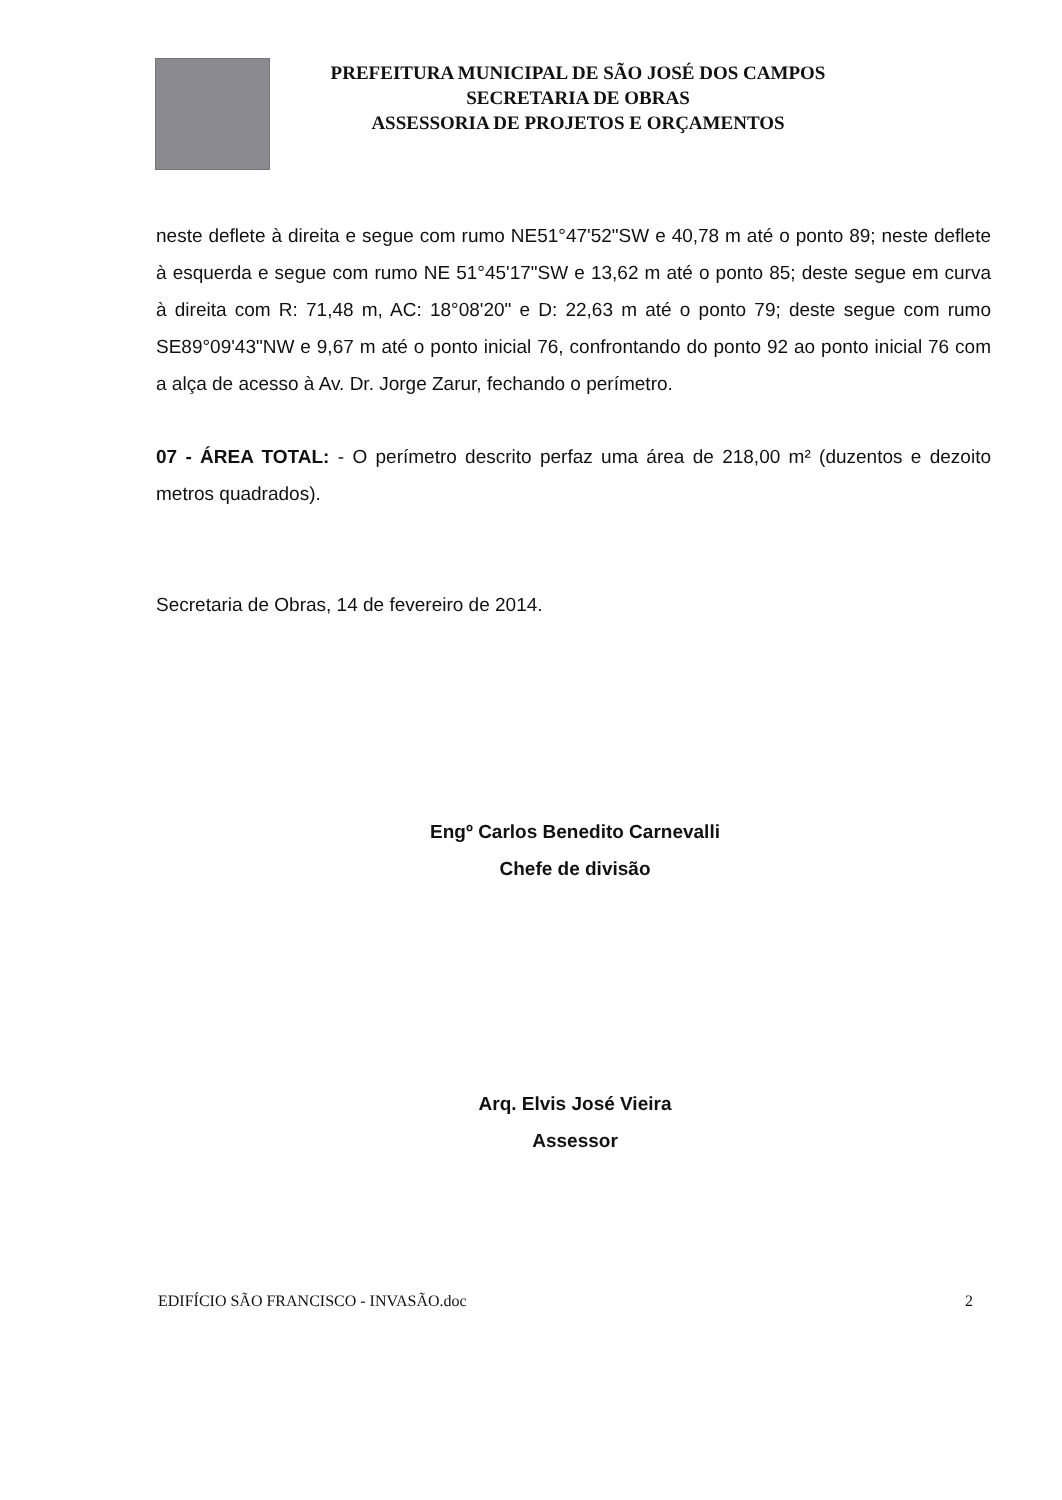PREFEITURA MUNICIPAL DE SÃO JOSÉ DOS CAMPOS
SECRETARIA DE OBRAS
ASSESSORIA DE PROJETOS E ORÇAMENTOS
neste deflete à direita e segue com rumo NE51°47'52"SW e 40,78 m até o ponto 89; neste deflete à esquerda e segue com rumo NE 51°45'17"SW e 13,62 m até o ponto 85; deste segue em curva à direita com R: 71,48 m, AC: 18°08'20" e D: 22,63 m até o ponto 79; deste segue com rumo SE89°09'43"NW e 9,67 m até o ponto inicial 76, confrontando do ponto 92 ao ponto inicial 76 com a alça de acesso à Av. Dr. Jorge Zarur, fechando o perímetro.
07 - ÁREA TOTAL: - O perímetro descrito perfaz uma área de 218,00 m² (duzentos e dezoito metros quadrados).
Secretaria de Obras, 14 de fevereiro de 2014.
Engº Carlos Benedito Carnevalli
Chefe de divisão
Arq. Elvis José Vieira
Assessor
EDIFÍCIO SÃO FRANCISCO - INVASÃO.doc 2